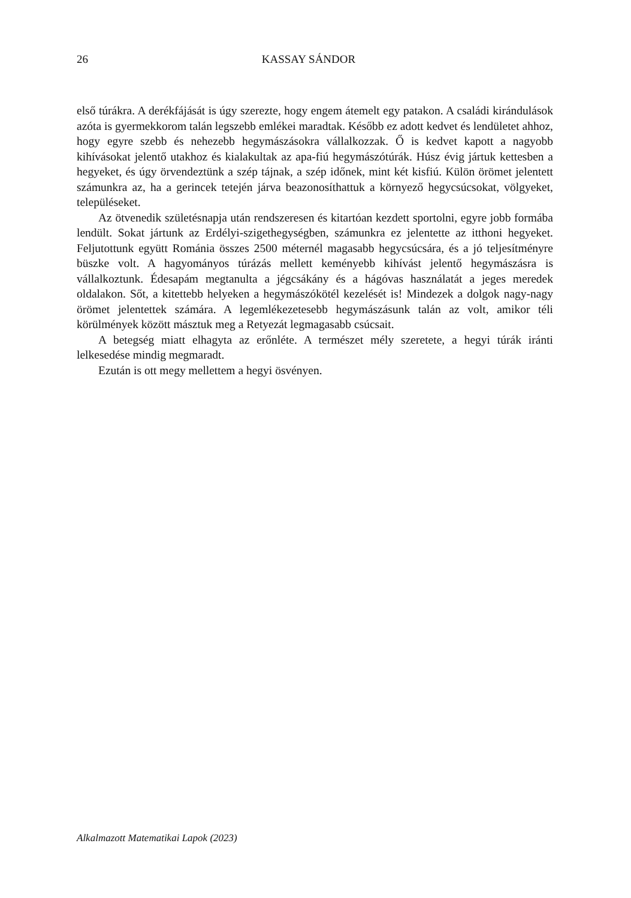26 KASSAY SÁNDOR
első túrákra. A derékfájását is úgy szerezte, hogy engem átemelt egy patakon. A családi kirándulások azóta is gyermekkorom talán legszebb emlékei maradtak. Később ez adott kedvet és lendületet ahhoz, hogy egyre szebb és nehezebb hegymászásokra vállalkozzak. Ő is kedvet kapott a nagyobb kihívásokat jelentő utakhoz és kialakultak az apa-fiú hegymászótúrák. Húsz évig jártuk kettesben a hegyeket, és úgy örvendeztünk a szép tájnak, a szép időnek, mint két kisfiú. Külön örömet jelentett számunkra az, ha a gerincek tetején járva beazonosíthattuk a környező hegycsúcsokat, völgyeket, településeket.
Az ötvenedik születésnapja után rendszeresen és kitartóan kezdett sportolni, egyre jobb formába lendült. Sokat jártunk az Erdélyi-szigethegységben, számunkra ez jelentette az itthoni hegyeket. Feljutottunk együtt Románia összes 2500 méternél magasabb hegycsúcsára, és a jó teljesítményre büszke volt. A hagyományos túrázás mellett keményebb kihívást jelentő hegymászásra is vállalkoztunk. Édesapám megtanulta a jégcsákány és a hágóvas használatát a jeges meredek oldalakon. Sőt, a kitettebb helyeken a hegymászókötél kezelését is! Mindezek a dolgok nagy-nagy örömet jelentettek számára. A legemlékezetesebb hegymászásunk talán az volt, amikor téli körülmények között másztuk meg a Retyezát legmagasabb csúcsait.
A betegség miatt elhagyta az erőnléte. A természet mély szeretete, a hegyi túrák iránti lelkesedése mindig megmaradt.
Ezután is ott megy mellettem a hegyi ösvényen.
Alkalmazott Matematikai Lapok (2023)